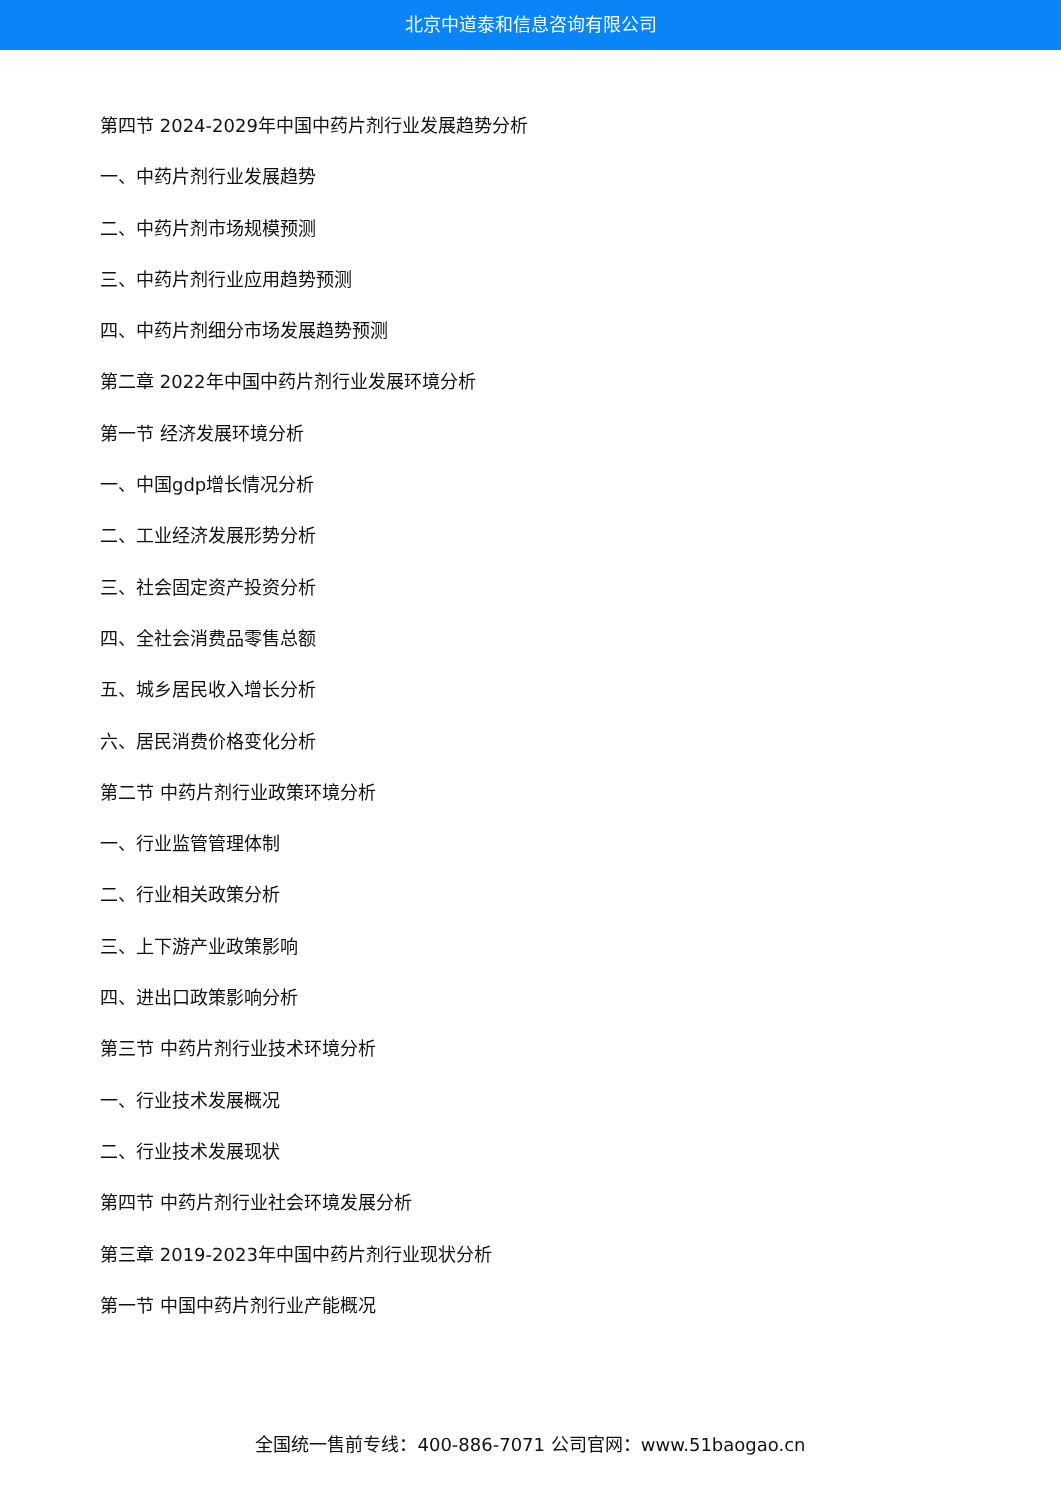北京中道泰和信息咨询有限公司
第四节 2024-2029年中国中药片剂行业发展趋势分析
一、中药片剂行业发展趋势
二、中药片剂市场规模预测
三、中药片剂行业应用趋势预测
四、中药片剂细分市场发展趋势预测
第二章 2022年中国中药片剂行业发展环境分析
第一节 经济发展环境分析
一、中国gdp增长情况分析
二、工业经济发展形势分析
三、社会固定资产投资分析
四、全社会消费品零售总额
五、城乡居民收入增长分析
六、居民消费价格变化分析
第二节 中药片剂行业政策环境分析
一、行业监管管理体制
二、行业相关政策分析
三、上下游产业政策影响
四、进出口政策影响分析
第三节 中药片剂行业技术环境分析
一、行业技术发展概况
二、行业技术发展现状
第四节 中药片剂行业社会环境发展分析
第三章 2019-2023年中国中药片剂行业现状分析
第一节 中国中药片剂行业产能概况
全国统一售前专线：400-886-7071 公司官网：www.51baogao.cn